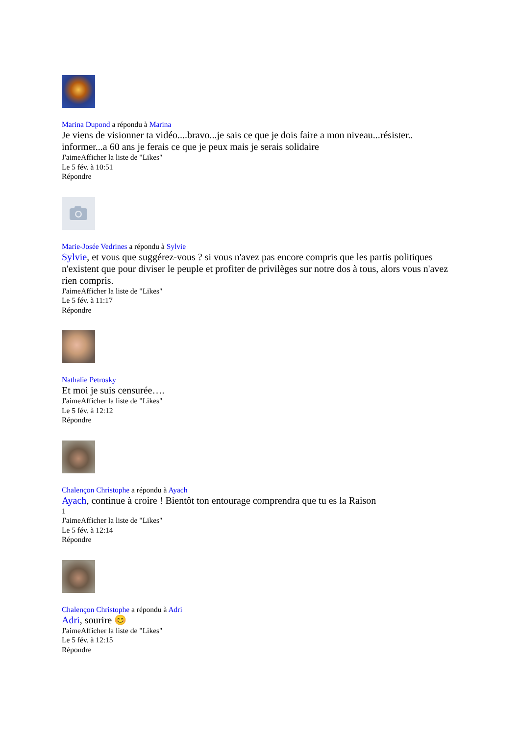Marina Dupond a répondu à Marina
Je viens de visionner ta vidéo....bravo...je sais ce que je dois faire a mon niveau...résister.. informer...a 60 ans je ferais ce que je peux mais je serais solidaire
J'aimeAfficher la liste de "Likes"
Le 5 fév. à 10:51
Répondre
Marie-Josée Vedrines a répondu à Sylvie
Sylvie, et vous que suggérez-vous ? si vous n'avez pas encore compris que les partis politiques n'existent que pour diviser le peuple et profiter de privilèges sur notre dos à tous, alors vous n'avez rien compris.
J'aimeAfficher la liste de "Likes"
Le 5 fév. à 11:17
Répondre
Nathalie Petrosky
Et moi je suis censurée….
J'aimeAfficher la liste de "Likes"
Le 5 fév. à 12:12
Répondre
Chalençon Christophe a répondu à Ayach
Ayach, continue à croire ! Bientôt ton entourage comprendra que tu es la Raison
1
J'aimeAfficher la liste de "Likes"
Le 5 fév. à 12:14
Répondre
Chalençon Christophe a répondu à Adri
Adri, sourire 😊
J'aimeAfficher la liste de "Likes"
Le 5 fév. à 12:15
Répondre